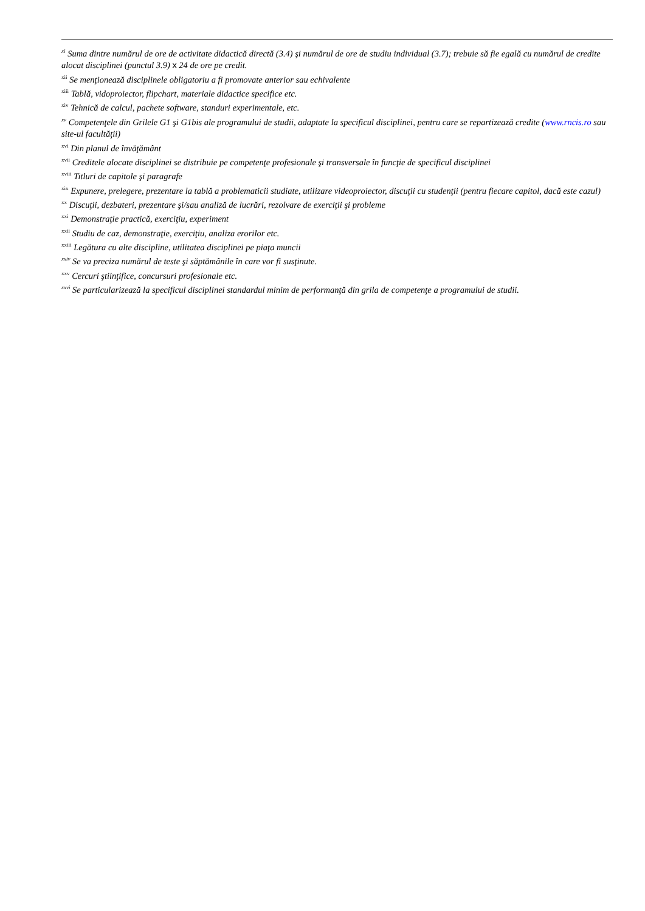<sup>xi</sup> Suma dintre numărul de ore de activitate didactică directă (3.4) şi numărul de ore de studiu individual (3.7); trebuie să fie egală cu numărul de credite alocat disciplinei (punctul 3.9) x 24 de ore pe credit.
<sup>xii</sup> Se menţionează disciplinele obligatoriu a fi promovate anterior sau echivalente
<sup>xiii</sup> Tablă, vidoproiector, flipchart, materiale didactice specifice etc.
<sup>xiv</sup> Tehnică de calcul, pachete software, standuri experimentale, etc.
<sup>xv</sup> Competenţele din Grilele G1 şi G1bis ale programului de studii, adaptate la specificul disciplinei, pentru care se repartizează credite (www.rncis.ro sau site-ul facultăţii)
<sup>xvi</sup> Din planul de învăţământ
<sup>xvii</sup> Creditele alocate disciplinei se distribuie pe competenţe profesionale şi transversale în funcţie de specificul disciplinei
<sup>xviii</sup> Titluri de capitole şi paragrafe
<sup>xix</sup> Expunere, prelegere, prezentare la tablă a problematicii studiate, utilizare videoproiector, discuţii cu studenţii (pentru fiecare capitol, dacă este cazul)
<sup>xx</sup> Discuţii, dezbateri, prezentare şi/sau analiză de lucrări, rezolvare de exerciţii şi probleme
<sup>xxi</sup> Demonstraţie practică, exerciţiu, experiment
<sup>xxii</sup> Studiu de caz, demonstraţie, exerciţiu, analiza erorilor etc.
<sup>xxiii</sup> Legătura cu alte discipline, utilitatea disciplinei pe piaţa muncii
<sup>xxiv</sup> Se va preciza numărul de teste şi săptămânile în care vor fi susţinute.
<sup>xxv</sup> Cercuri ştiinţifice, concursuri profesionale etc.
<sup>xxvi</sup> Se particularizează la specificul disciplinei standardul minim de performanţă din grila de competenţe a programului de studii.